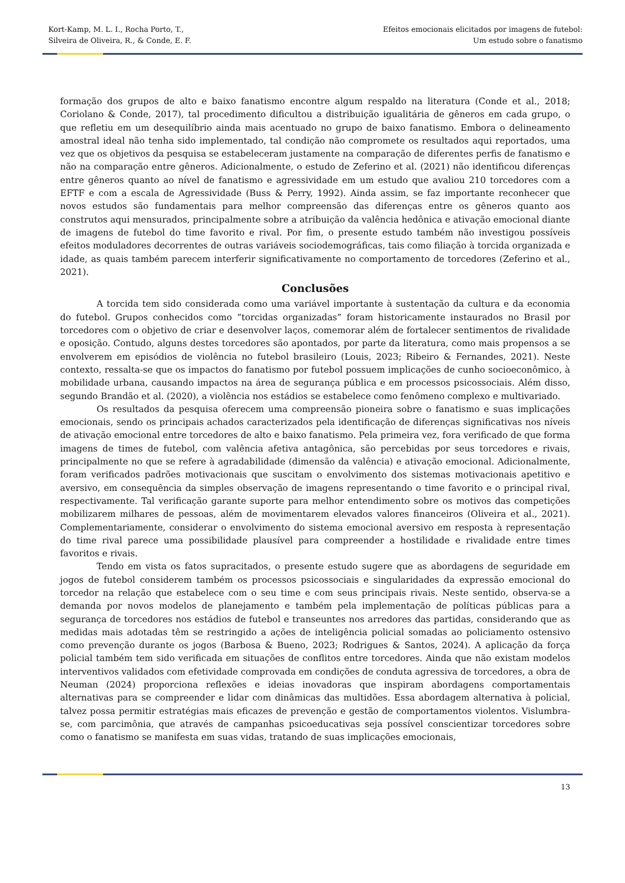Kort-Kamp, M. L. I., Rocha Porto, T.,
Silveira de Oliveira, R., & Conde, E. F.
Efeitos emocionais elicitados por imagens de futebol:
Um estudo sobre o fanatismo
formação dos grupos de alto e baixo fanatismo encontre algum respaldo na literatura (Conde et al., 2018; Coriolano & Conde, 2017), tal procedimento dificultou a distribuição igualitária de gêneros em cada grupo, o que refletiu em um desequilíbrio ainda mais acentuado no grupo de baixo fanatismo. Embora o delineamento amostral ideal não tenha sido implementado, tal condição não compromete os resultados aqui reportados, uma vez que os objetivos da pesquisa se estabeleceram justamente na comparação de diferentes perfis de fanatismo e não na comparação entre gêneros. Adicionalmente, o estudo de Zeferino et al. (2021) não identificou diferenças entre gêneros quanto ao nível de fanatismo e agressividade em um estudo que avaliou 210 torcedores com a EFTF e com a escala de Agressividade (Buss & Perry, 1992). Ainda assim, se faz importante reconhecer que novos estudos são fundamentais para melhor compreensão das diferenças entre os gêneros quanto aos construtos aqui mensurados, principalmente sobre a atribuição da valência hedônica e ativação emocional diante de imagens de futebol do time favorito e rival. Por fim, o presente estudo também não investigou possíveis efeitos moduladores decorrentes de outras variáveis sociodemográficas, tais como filiação à torcida organizada e idade, as quais também parecem interferir significativamente no comportamento de torcedores (Zeferino et al., 2021).
Conclusões
A torcida tem sido considerada como uma variável importante à sustentação da cultura e da economia do futebol. Grupos conhecidos como “torcidas organizadas” foram historicamente instaurados no Brasil por torcedores com o objetivo de criar e desenvolver laços, comemorar além de fortalecer sentimentos de rivalidade e oposição. Contudo, alguns destes torcedores são apontados, por parte da literatura, como mais propensos a se envolverem em episódios de violência no futebol brasileiro (Louis, 2023; Ribeiro & Fernandes, 2021). Neste contexto, ressalta-se que os impactos do fanatismo por futebol possuem implicações de cunho socioeconômico, à mobilidade urbana, causando impactos na área de segurança pública e em processos psicossociais. Além disso, segundo Brandão et al. (2020), a violência nos estádios se estabelece como fenômeno complexo e multivariado.
Os resultados da pesquisa oferecem uma compreensão pioneira sobre o fanatismo e suas implicações emocionais, sendo os principais achados caracterizados pela identificação de diferenças significativas nos níveis de ativação emocional entre torcedores de alto e baixo fanatismo. Pela primeira vez, fora verificado de que forma imagens de times de futebol, com valência afetiva antagônica, são percebidas por seus torcedores e rivais, principalmente no que se refere à agradabilidade (dimensão da valência) e ativação emocional. Adicionalmente, foram verificados padrões motivacionais que suscitam o envolvimento dos sistemas motivacionais apetitivo e aversivo, em consequência da simples observação de imagens representando o time favorito e o principal rival, respectivamente. Tal verificação garante suporte para melhor entendimento sobre os motivos das competições mobilizarem milhares de pessoas, além de movimentarem elevados valores financeiros (Oliveira et al., 2021). Complementariamente, considerar o envolvimento do sistema emocional aversivo em resposta à representação do time rival parece uma possibilidade plausível para compreender a hostilidade e rivalidade entre times favoritos e rivais.
Tendo em vista os fatos supracitados, o presente estudo sugere que as abordagens de seguridade em jogos de futebol considerem também os processos psicossociais e singularidades da expressão emocional do torcedor na relação que estabelece com o seu time e com seus principais rivais. Neste sentido, observa-se a demanda por novos modelos de planejamento e também pela implementação de políticas públicas para a segurança de torcedores nos estádios de futebol e transeuntes nos arredores das partidas, considerando que as medidas mais adotadas têm se restringido a ações de inteligência policial somadas ao policiamento ostensivo como prevenção durante os jogos (Barbosa & Bueno, 2023; Rodrigues & Santos, 2024). A aplicação da força policial também tem sido verificada em situações de conflitos entre torcedores. Ainda que não existam modelos interventivos validados com efetividade comprovada em condições de conduta agressiva de torcedores, a obra de Neuman (2024) proporciona reflexões e ideias inovadoras que inspiram abordagens comportamentais alternativas para se compreender e lidar com dinâmicas das multidões. Essa abordagem alternativa à policial, talvez possa permitir estratégias mais eficazes de prevenção e gestão de comportamentos violentos. Vislumbra-se, com parcimônia, que através de campanhas psicoeducativas seja possível conscientizar torcedores sobre como o fanatismo se manifesta em suas vidas, tratando de suas implicações emocionais,
13